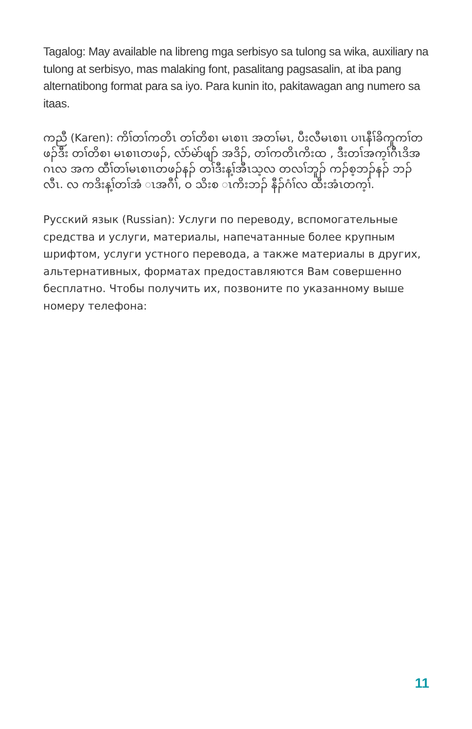Tagalog: May available na libreng mga serbisyo sa tulong sa wika, auxiliary na tulong at serbisyo, mas malaking font, pasalitang pagsasalin, at iba pang alternatibong format para sa iyo. Para kunin ito, pakitawagan ang numero sa itaas.
ကညီ (Karen): ကိၢ်တၢ်ကတိၤ တၢ်တိစၢ မၤစၢၤ အတၢ်မၤ, ပီးလီမၤစၢၤ ပၢၤနီၢ်ခိကူကၢ်တဖၣ်ဒီး တၢ်တိစၢ မၤစၢၤတဖၣ်, လံာ်မဲာ်ဖျာ် အဒိၣ်, တၢ်ကတိၤကိးထ , ဒီးတၢ်အက့ၢ်ဂီၤဒိအဂၤလ အက ထီၢ်တၢ်မၤစၢၤတဖၣ်နၣ် တၢ်ဒီးန့ၢ်အီၤသ့လ တလၢ်ဘူၣ် ကၣ်စ့ဘၣ်နၣ် ဘၣ်လီၤ. လ ကဒိးန့ၢ်တၢ်အံ ၤအဂီၢ်, ဝ သိးစ ၤကိးဘၣ် နီၣ်ဂံၢ်လ ထီးအံၤတက့ၢ်.
Русский язык (Russian): Услуги по переводу, вспомогательные средства и услуги, материалы, напечатанные более крупным шрифтом, услуги устного перевода, а также материалы в других, альтернативных, форматах предоставляются Вам совершенно бесплатно. Чтобы получить их, позвоните по указанному выше номеру телефона:
11